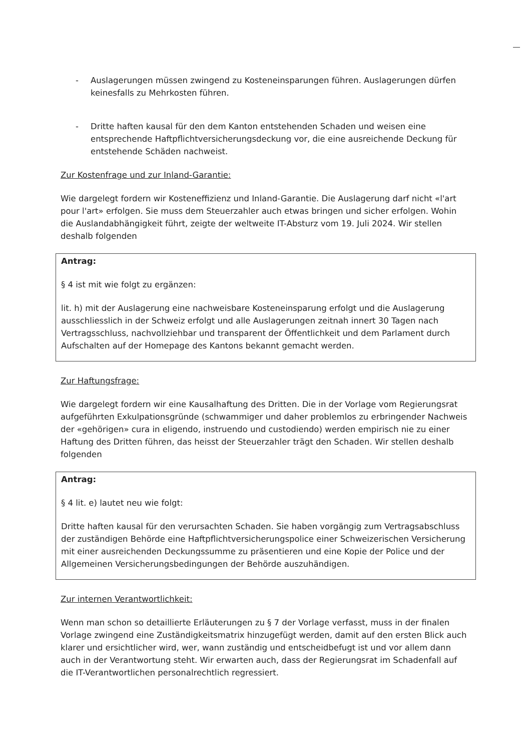- Auslagerungen müssen zwingend zu Kosteneinsparungen führen. Auslagerungen dürfen keinesfalls zu Mehrkosten führen.
- Dritte haften kausal für den dem Kanton entstehenden Schaden und weisen eine entsprechende Haftpflichtversicherungsdeckung vor, die eine ausreichende Deckung für entstehende Schäden nachweist.
Zur Kostenfrage und zur Inland-Garantie:
Wie dargelegt fordern wir Kosteneffizienz und Inland-Garantie. Die Auslagerung darf nicht «l'art pour l'art» erfolgen. Sie muss dem Steuerzahler auch etwas bringen und sicher erfolgen. Wohin die Auslandabhängigkeit führt, zeigte der weltweite IT-Absturz vom 19. Juli 2024. Wir stellen deshalb folgenden
Antrag:
§ 4 ist mit wie folgt zu ergänzen:
lit. h) mit der Auslagerung eine nachweisbare Kosteneinsparung erfolgt und die Auslagerung ausschliesslich in der Schweiz erfolgt und alle Auslagerungen zeitnah innert 30 Tagen nach Vertragsschluss, nachvollziehbar und transparent der Öffentlichkeit und dem Parlament durch Aufschalten auf der Homepage des Kantons bekannt gemacht werden.
Zur Haftungsfrage:
Wie dargelegt fordern wir eine Kausalhaftung des Dritten. Die in der Vorlage vom Regierungsrat aufgeführten Exkulpationsgründe (schwammiger und daher problemlos zu erbringender Nachweis der «gehörigen» cura in eligendo, instruendo und custodiendo) werden empirisch nie zu einer Haftung des Dritten führen, das heisst der Steuerzahler trägt den Schaden. Wir stellen deshalb folgenden
Antrag:
§ 4 lit. e) lautet neu wie folgt:
Dritte haften kausal für den verursachten Schaden. Sie haben vorgängig zum Vertragsabschluss der zuständigen Behörde eine Haftpflichtversicherungspolice einer Schweizerischen Versicherung mit einer ausreichenden Deckungssumme zu präsentieren und eine Kopie der Police und der Allgemeinen Versicherungsbedingungen der Behörde auszuhändigen.
Zur internen Verantwortlichkeit:
Wenn man schon so detaillierte Erläuterungen zu § 7 der Vorlage verfasst, muss in der finalen Vorlage zwingend eine Zuständigkeitsmatrix hinzugefügt werden, damit auf den ersten Blick auch klarer und ersichtlicher wird, wer, wann zuständig und entscheidbefugt ist und vor allem dann auch in der Verantwortung steht. Wir erwarten auch, dass der Regierungsrat im Schadenfall auf die IT-Verantwortlichen personalrechtlich regressiert.